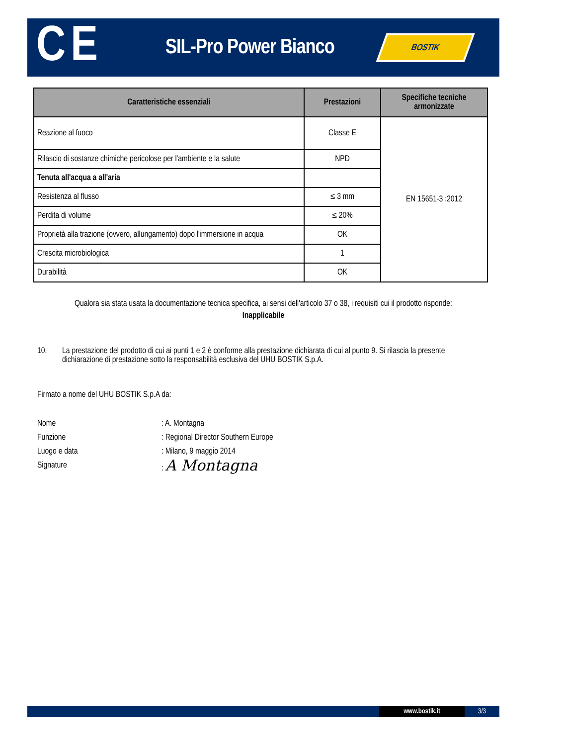CE
SIL-Pro Power Bianco
BOSTIK
| Caratteristiche essenziali | Prestazioni | Specifiche tecniche armonizzate |
| --- | --- | --- |
| Reazione al fuoco | Classe E | EN 15651-3 :2012 |
| Rilascio di sostanze chimiche pericolose per l'ambiente e la salute | NPD | |
| Tenuta all'acqua a all'aria | | |
| Resistenza al flusso | ≤ 3 mm | |
| Perdita di volume | ≤ 20% | |
| Proprietà alla trazione (ovvero, allungamento) dopo l'immersione in acqua | OK | |
| Crescita microbiologica | 1 | |
| Durabilità | OK | |
Qualora sia stata usata la documentazione tecnica specifica, ai sensi dell'articolo 37 o 38, i requisiti cui il prodotto risponde:
Inapplicabile
10. La prestazione del prodotto di cui ai punti 1 e 2 è conforme alla prestazione dichiarata di cui al punto 9. Si rilascia la presente dichiarazione di prestazione sotto la responsabilità esclusiva del UHU BOSTIK S.p.A.
Firmato a nome del UHU BOSTIK S.p.A da:
Nome: A. Montagna Funzione: Regional Director Southern Europe Luogo e data: Milano, 9 maggio 2014 Signature: A Montagna
www.bostik.it 3/3